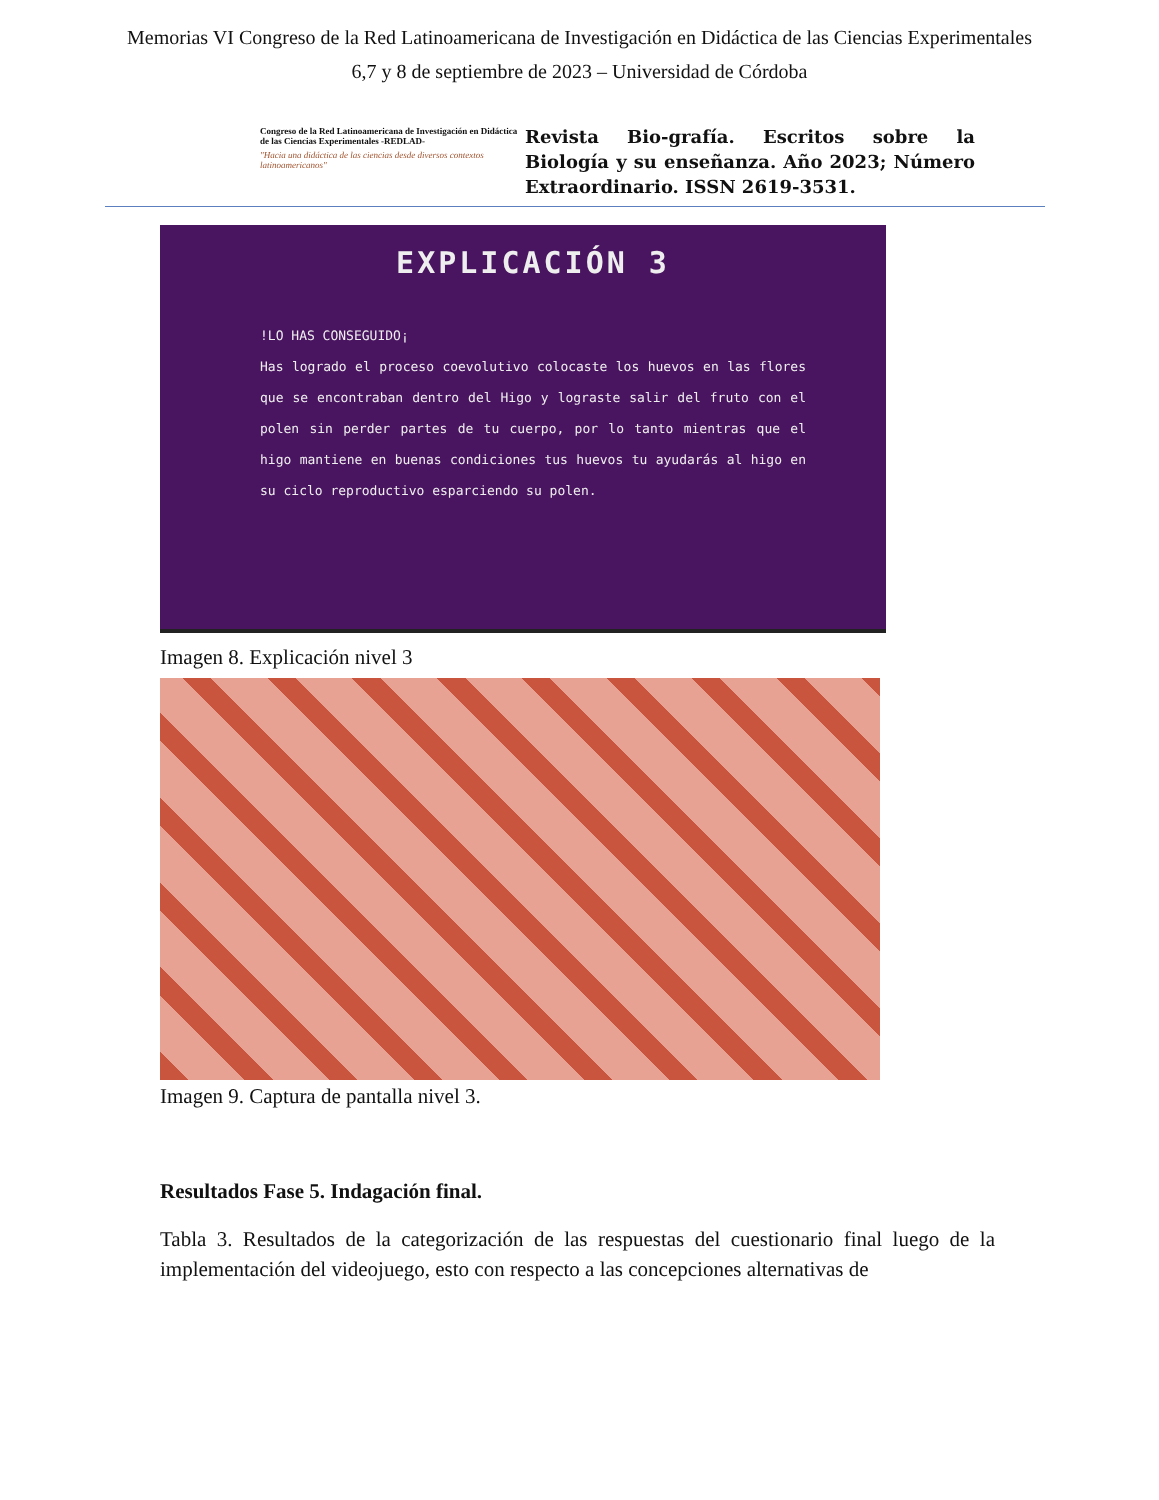Memorias VI Congreso de la Red Latinoamericana de Investigación en Didáctica de las Ciencias Experimentales
6,7 y 8 de septiembre de 2023 – Universidad de Córdoba
Congreso de la Red Latinoamericana de Investigación en Didáctica de las Ciencias Experimentales -REDLAD-
"Hacia una didáctica de las ciencias desde diversos contextos latinoamericanos"
Revista Bio-grafía. Escritos sobre la Biología y su enseñanza. Año 2023; Número Extraordinario. ISSN 2619-3531.
EXPLICACIÓN 3
!LO HAS CONSEGUIDO¡
Has logrado el proceso coevolutivo colocaste los huevos en las flores que se encontraban dentro del Higo y lograste salir del fruto con el polen sin perder partes de tu cuerpo, por lo tanto mientras que el higo mantiene en buenas condiciones tus huevos tu ayudarás al higo en su ciclo reproductivo esparciendo su polen.
Imagen 8. Explicación nivel 3
Imagen 9. Captura de pantalla nivel 3.
Resultados Fase 5. Indagación final.
Tabla 3. Resultados de la categorización de las respuestas del cuestionario final luego de la implementación del videojuego, esto con respecto a las concepciones alternativas de